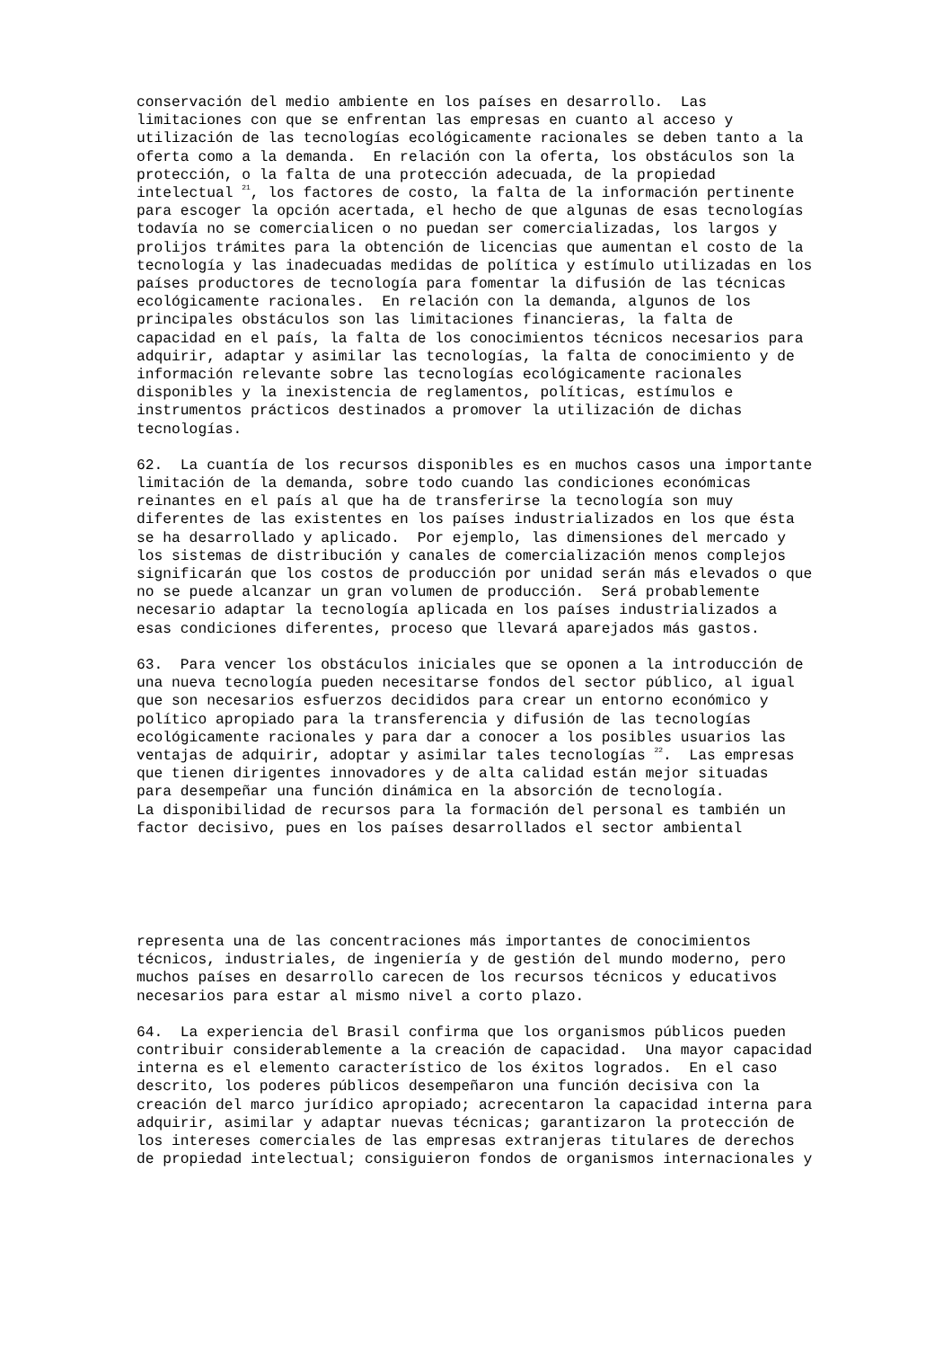conservación del medio ambiente en los países en desarrollo. Las limitaciones con que se enfrentan las empresas en cuanto al acceso y utilización de las tecnologías ecológicamente racionales se deben tanto a la oferta como a la demanda. En relación con la oferta, los obstáculos son la protección, o la falta de una protección adecuada, de la propiedad intelectual <sup>21</sup>, los factores de costo, la falta de la información pertinente para escoger la opción acertada, el hecho de que algunas de esas tecnologías todavía no se comercialicen o no puedan ser comercializadas, los largos y prolijos trámites para la obtención de licencias que aumentan el costo de la tecnología y las inadecuadas medidas de política y estímulo utilizadas en los países productores de tecnología para fomentar la difusión de las técnicas ecológicamente racionales. En relación con la demanda, algunos de los principales obstáculos son las limitaciones financieras, la falta de capacidad en el país, la falta de los conocimientos técnicos necesarios para adquirir, adaptar y asimilar las tecnologías, la falta de conocimiento y de información relevante sobre las tecnologías ecológicamente racionales disponibles y la inexistencia de reglamentos, políticas, estímulos e instrumentos prácticos destinados a promover la utilización de dichas tecnologías.
62. La cuantía de los recursos disponibles es en muchos casos una importante limitación de la demanda, sobre todo cuando las condiciones económicas reinantes en el país al que ha de transferirse la tecnología son muy diferentes de las existentes en los países industrializados en los que ésta se ha desarrollado y aplicado. Por ejemplo, las dimensiones del mercado y los sistemas de distribución y canales de comercialización menos complejos significarán que los costos de producción por unidad serán más elevados o que no se puede alcanzar un gran volumen de producción. Será probablemente necesario adaptar la tecnología aplicada en los países industrializados a esas condiciones diferentes, proceso que llevará aparejados más gastos.
63. Para vencer los obstáculos iniciales que se oponen a la introducción de una nueva tecnología pueden necesitarse fondos del sector público, al igual que son necesarios esfuerzos decididos para crear un entorno económico y político apropiado para la transferencia y difusión de las tecnologías ecológicamente racionales y para dar a conocer a los posibles usuarios las ventajas de adquirir, adoptar y asimilar tales tecnologías <sup>22</sup>. Las empresas que tienen dirigentes innovadores y de alta calidad están mejor situadas para desempeñar una función dinámica en la absorción de tecnología. La disponibilidad de recursos para la formación del personal es también un factor decisivo, pues en los países desarrollados el sector ambiental
representa una de las concentraciones más importantes de conocimientos técnicos, industriales, de ingeniería y de gestión del mundo moderno, pero muchos países en desarrollo carecen de los recursos técnicos y educativos necesarios para estar al mismo nivel a corto plazo.
64. La experiencia del Brasil confirma que los organismos públicos pueden contribuir considerablemente a la creación de capacidad. Una mayor capacidad interna es el elemento característico de los éxitos logrados. En el caso descrito, los poderes públicos desempeñaron una función decisiva con la creación del marco jurídico apropiado; acrecentaron la capacidad interna para adquirir, asimilar y adaptar nuevas técnicas; garantizaron la protección de los intereses comerciales de las empresas extranjeras titulares de derechos de propiedad intelectual; consiguieron fondos de organismos internacionales y